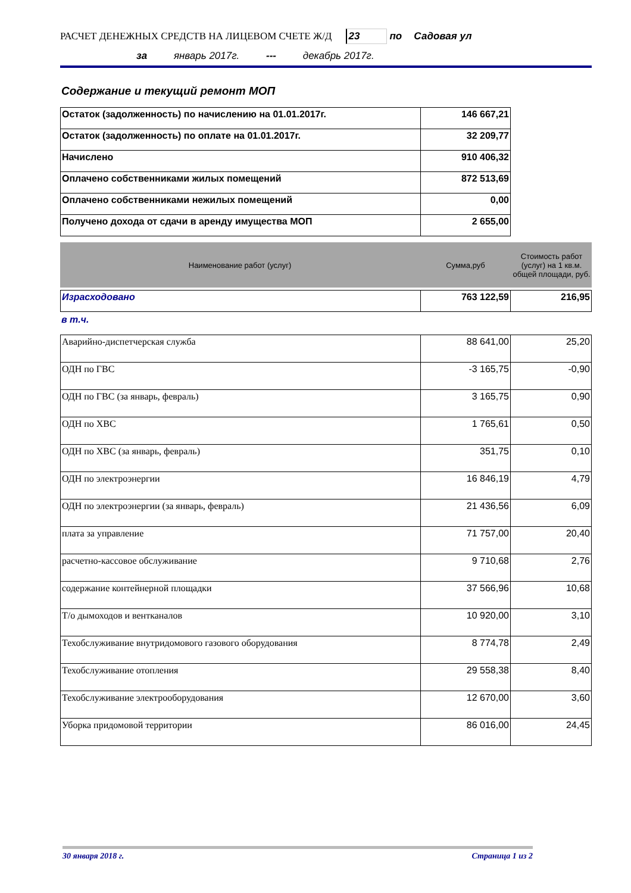РАСЧЕТ ДЕНЕЖНЫХ СРЕДСТВ НА ЛИЦЕВОМ СЧЕТЕ Ж/Д 23 по Садовая ул
за январь 2017г. --- декабрь 2017г.
Содержание и текущий ремонт МОП
| Остаток (задолженность) по начислению на 01.01.2017г. | 146 667,21 |
| Остаток (задолженность) по оплате на 01.01.2017г. | 32 209,77 |
| Начислено | 910 406,32 |
| Оплачено собственниками жилых помещений | 872 513,69 |
| Оплачено собственниками нежилых помещений | 0,00 |
| Получено дохода от сдачи в аренду имущества МОП | 2 655,00 |
| Наименование работ (услуг) | Сумма,руб | Стоимость работ (услуг) на 1 кв.м. общей площади, руб. |
| --- | --- | --- |
| Израсходовано | 763 122,59 | 216,95 |
в т.ч.
| Аварийно-диспетчерская служба | 88 641,00 | 25,20 |
| ОДН по ГВС | -3 165,75 | -0,90 |
| ОДН по ГВС (за январь, февраль) | 3 165,75 | 0,90 |
| ОДН по ХВС | 1 765,61 | 0,50 |
| ОДН по ХВС (за январь, февраль) | 351,75 | 0,10 |
| ОДН по электроэнергии | 16 846,19 | 4,79 |
| ОДН по электроэнергии (за январь, февраль) | 21 436,56 | 6,09 |
| плата за управление | 71 757,00 | 20,40 |
| расчетно-кассовое обслуживание | 9 710,68 | 2,76 |
| содержание контейнерной площадки | 37 566,96 | 10,68 |
| Т/о дымоходов и вентканалов | 10 920,00 | 3,10 |
| Техобслуживание внутридомового газового оборудования | 8 774,78 | 2,49 |
| Техобслуживание отопления | 29 558,38 | 8,40 |
| Техобслуживание электрооборудования | 12 670,00 | 3,60 |
| Уборка придомовой территории | 86 016,00 | 24,45 |
30 января 2018 г. Страница 1 из 2